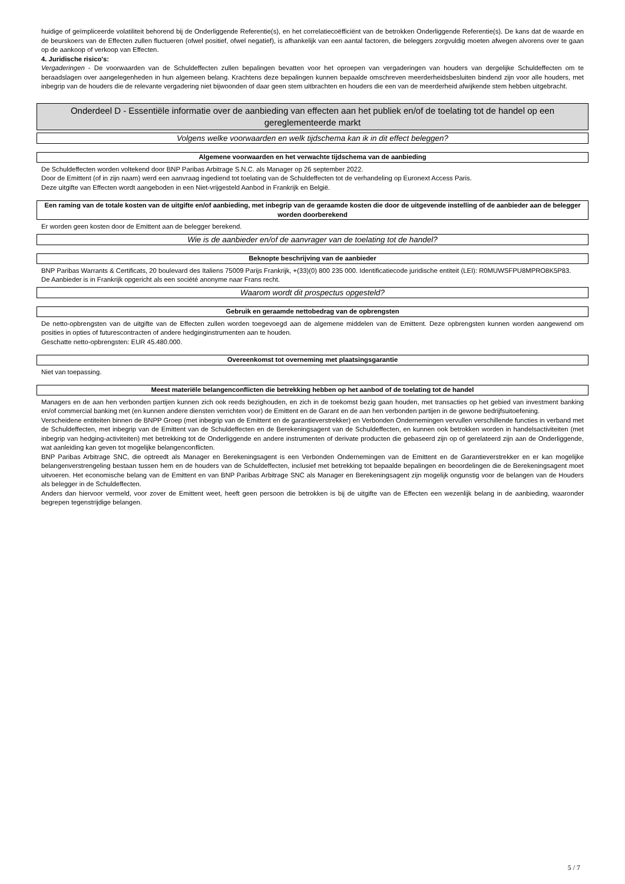huidige of geïmpliceerde volatiliteit behorend bij de Onderliggende Referentie(s), en het correlatiecoëfficiënt van de betrokken Onderliggende Referentie(s). De kans dat de waarde en de beurskoers van de Effecten zullen fluctueren (ofwel positief, ofwel negatief), is afhankelijk van een aantal factoren, die beleggers zorgvuldig moeten afwegen alvorens over te gaan op de aankoop of verkoop van Effecten.
4. Juridische risico's:
Vergaderingen - De voorwaarden van de Schuldeffecten zullen bepalingen bevatten voor het oproepen van vergaderingen van houders van dergelijke Schuldeffecten om te beraadslagen over aangelegenheden in hun algemeen belang. Krachtens deze bepalingen kunnen bepaalde omschreven meerderheidsbesluiten bindend zijn voor alle houders, met inbegrip van de houders die de relevante vergadering niet bijwoonden of daar geen stem uitbrachten en houders die een van de meerderheid afwijkende stem hebben uitgebracht.
Onderdeel D - Essentiële informatie over de aanbieding van effecten aan het publiek en/of de toelating tot de handel op een gereglementeerde markt
Volgens welke voorwaarden en welk tijdschema kan ik in dit effect beleggen?
Algemene voorwaarden en het verwachte tijdschema van de aanbieding
De Schuldeffecten worden voltekend door BNP Paribas Arbitrage S.N.C. als Manager op 26 september 2022.
Door de Emittent (of in zijn naam) werd een aanvraag ingediend tot toelating van de Schuldeffecten tot de verhandeling op Euronext Access Paris.
Deze uitgifte van Effecten wordt aangeboden in een Niet-vrijgesteld Aanbod in Frankrijk en België.
Een raming van de totale kosten van de uitgifte en/of aanbieding, met inbegrip van de geraamde kosten die door de uitgevende instelling of de aanbieder aan de belegger worden doorberekend
Er worden geen kosten door de Emittent aan de belegger berekend.
Wie is de aanbieder en/of de aanvrager van de toelating tot de handel?
Beknopte beschrijving van de aanbieder
BNP Paribas Warrants & Certificats, 20 boulevard des Italiens 75009 Parijs Frankrijk, +(33)(0) 800 235 000. Identificatiecode juridische entiteit (LEI): R0MUWSFPU8MPRO8K5P83.
De Aanbieder is in Frankrijk opgericht als een société anonyme naar Frans recht.
Waarom wordt dit prospectus opgesteld?
Gebruik en geraamde nettobedrag van de opbrengsten
De netto-opbrengsten van de uitgifte van de Effecten zullen worden toegevoegd aan de algemene middelen van de Emittent. Deze opbrengsten kunnen worden aangewend om posities in opties of futurescontracten of andere hedginginstrumenten aan te houden.
Geschatte netto-opbrengsten: EUR 45.480.000.
Overeenkomst tot overneming met plaatsingsgarantie
Niet van toepassing.
Meest materiële belangenconflicten die betrekking hebben op het aanbod of de toelating tot de handel
Managers en de aan hen verbonden partijen kunnen zich ook reeds bezighouden, en zich in de toekomst bezig gaan houden, met transacties op het gebied van investment banking en/of commercial banking met (en kunnen andere diensten verrichten voor) de Emittent en de Garant en de aan hen verbonden partijen in de gewone bedrijfsuitoefening.
Verscheidene entiteiten binnen de BNPP Groep (met inbegrip van de Emittent en de garantieverstrekker) en Verbonden Ondernemingen vervullen verschillende functies in verband met de Schuldeffecten, met inbegrip van de Emittent van de Schuldeffecten en de Berekeningsagent van de Schuldeffecten, en kunnen ook betrokken worden in handelsactiviteiten (met inbegrip van hedging-activiteiten) met betrekking tot de Onderliggende en andere instrumenten of derivate producten die gebaseerd zijn op of gerelateerd zijn aan de Onderliggende, wat aanleiding kan geven tot mogelijke belangenconflicten.
BNP Paribas Arbitrage SNC, die optreedt als Manager en Berekeningsagent is een Verbonden Ondernemingen van de Emittent en de Garantieverstrekker en er kan mogelijke belangenverstrengeling bestaan tussen hem en de houders van de Schuldeffecten, inclusief met betrekking tot bepaalde bepalingen en beoordelingen die de Berekeningsagent moet uitvoeren. Het economische belang van de Emittent en van BNP Paribas Arbitrage SNC als Manager en Berekeningsagent zijn mogelijk ongunstig voor de belangen van de Houders als belegger in de Schuldeffecten.
Anders dan hiervoor vermeld, voor zover de Emittent weet, heeft geen persoon die betrokken is bij de uitgifte van de Effecten een wezenlijk belang in de aanbieding, waaronder begrepen tegenstrijdige belangen.
5 / 7